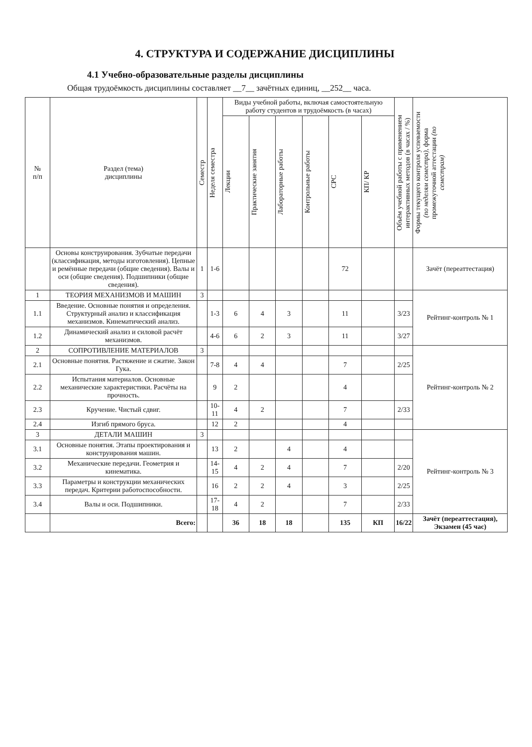4. СТРУКТУРА И СОДЕРЖАНИЕ ДИСЦИПЛИНЫ
4.1 Учебно-образовательные разделы дисциплины
Общая трудоёмкость дисциплины составляет __7__ зачётных единиц, __252__ часа.
| № п/п | Раздел (тема) дисциплины | Семестр | Неделя семестра | Виды учебной работы, включая самостоятельную работу студентов и трудоёмкость (в часах) | | | | | | Объём учебной работы с применением интерактивных методов (в часах / %) | Формы текущего контроля успеваемости (по неделям семестра) , форма промежуточной аттестации (по семестрам) |
| --- | --- | --- | --- | --- | --- | --- | --- | --- | --- | --- | --- |
| | | | | Лекции | Практические занятия | Лабораторные работы | Контрольные работы | СРС | КП/ КР | | |
| | Основы конструирования. Зубчатые передачи (классификация, методы изготовления). Цепные и ремённые передачи (общие сведения). Валы и оси (общие сведения). Подшипники (общие сведения). | 1 | 1-6 | | | | | 72 | | | Зачёт (переаттестация) |
| 1 | ТЕОРИЯ МЕХАНИЗМОВ И МАШИН | 3 | | | | | | | | | Рейтинг-контроль № 1 |
| 1.1 | Введение. Основные понятия и определения. Структурный анализ и классификация механизмов. Кинематический анализ. | | 1-3 | 6 | 4 | 3 | | 11 | | 3/23 | |
| 1.2 | Динамический анализ и силовой расчёт механизмов. | | 4-6 | 6 | 2 | 3 | | 11 | | 3/27 | |
| 2 | СОПРОТИВЛЕНИЕ МАТЕРИАЛОВ | 3 | | | | | | | | | Рейтинг-контроль № 2 |
| 2.1 | Основные понятия. Растяжение и сжатие. Закон Гука. | | 7-8 | 4 | 4 | | | 7 | | 2/25 | |
| 2.2 | Испытания материалов. Основные механические характеристики. Расчёты на прочность. | | 9 | 2 | | | | 4 | | | |
| 2.3 | Кручение. Чистый сдвиг. | | 10-11 | 4 | 2 | | | 7 | | 2/33 | |
| 2.4 | Изгиб прямого бруса. | | 12 | 2 | | | | 4 | | | |
| 3 | ДЕТАЛИ МАШИН | 3 | | | | | | | | | Рейтинг-контроль № 3 |
| 3.1 | Основные понятия. Этапы проектирования и конструирования машин. | | 13 | 2 | | 4 | | 4 | | | |
| 3.2 | Механические передачи. Геометрия и кинематика. | | 14-15 | 4 | 2 | 4 | | 7 | | 2/20 | |
| 3.3 | Параметры и конструкции механических передач. Критерии работоспособности. | | 16 | 2 | 2 | 4 | | 3 | | 2/25 | |
| 3.4 | Валы и оси. Подшипники. | | 17-18 | 4 | 2 | | | 7 | | 2/33 | |
| | Всего: | | | 36 | 18 | 18 | | 135 | КП | 16/22 | Зачёт (переаттестация), Экзамен (45 час) |